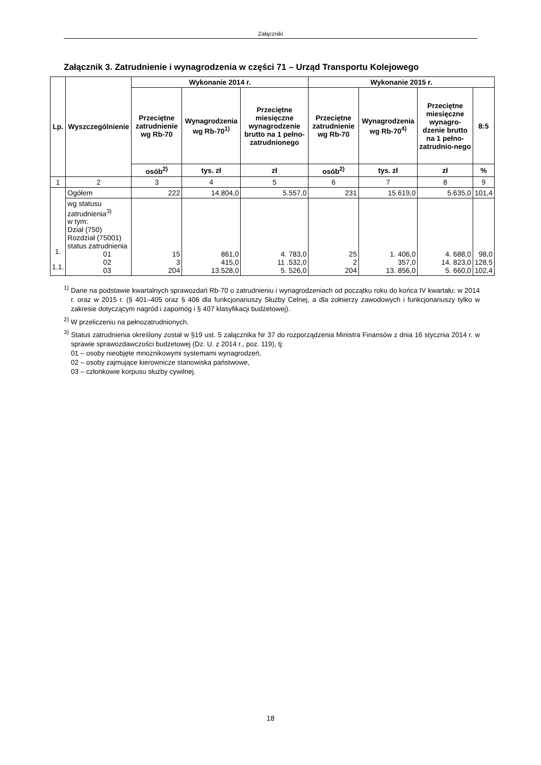Załączniki
Załącznik 3. Zatrudnienie i wynagrodzenia w części 71 – Urząd Transportu Kolejowego
| Lp. | Wyszczególnienie | Wykonanie 2014 r. | | | Wykonanie 2015 r. | | | |
| --- | --- | --- | --- | --- | --- | --- | --- | --- |
| | | Przeciętne zatrudnienie wg Rb-70 | Wynagrodzenia wg Rb-70<sup>1)</sup> | Przeciętne miesięczne wynagrodzenie brutto na 1 pełno-zatrudnionego | Przeciętne zatrudnienie wg Rb-70 | Wynagrodzenia wg Rb-70<sup>4)</sup> | Przeciętne miesięczne wynagro-dzenie brutto na 1 pełno-zatrudnio-nego | 8:5 |
| | | osób<sup>2)</sup> | tys. zł | zł | osób<sup>2)</sup> | tys. zł | zł | % |
| 1 | 2 | 3 | 4 | 5 | 6 | 7 | 8 | 9 |
| 1. 1.1. | Ogółem | 222 | 14.804,0 | 5.557,0 | 231 | 15.619,0 | 5.635,0 | 101,4 |
| | wg statusu zatrudnienia<sup>3)</sup> w tym: Dział (750) Rozdział (75001) status zatrudnienia 01 02 03 | 15 3 204 | 861,0 415,0 13.528,0 | 4. 783,0 11 .532,0 5. 526,0 | 25 2 204 | 1. 406,0 357,0 13. 856,0 | 4. 688,0 14. 823,0 5. 660,0 | 98,0 128,5 102,4 |
<sup>1)</sup> Dane na podstawie kwartalnych sprawozdań Rb-70 o zatrudnieniu i wynagrodzeniach od początku roku do końca IV kwartału: w 2014 r. oraz w 2015 r. (§ 401–405 oraz § 406 dla funkcjonariuszy Służby Celnej, a dla żołnierzy zawodowych i funkcjonariuszy tylko w zakresie dotyczącym nagród i zapomóg i § 407 klasyfikacji budżetowej).
<sup>2)</sup> W przeliczeniu na pełnozatrudnionych.
<sup>3)</sup> Status zatrudnienia określony został w §19 ust. 5 załącznika Nr 37 do rozporządzenia Ministra Finansów z dnia 16 stycznia 2014 r. w sprawie sprawozdawczości budżetowej (Dz. U. z 2014 r., poz. 119), tj:
01 – osoby nieobjęte mnożnikowymi systemami wynagrodzeń,
02 – osoby zajmujące kierownicze stanowiska państwowe,
03 – członkowie korpusu służby cywilnej.
18